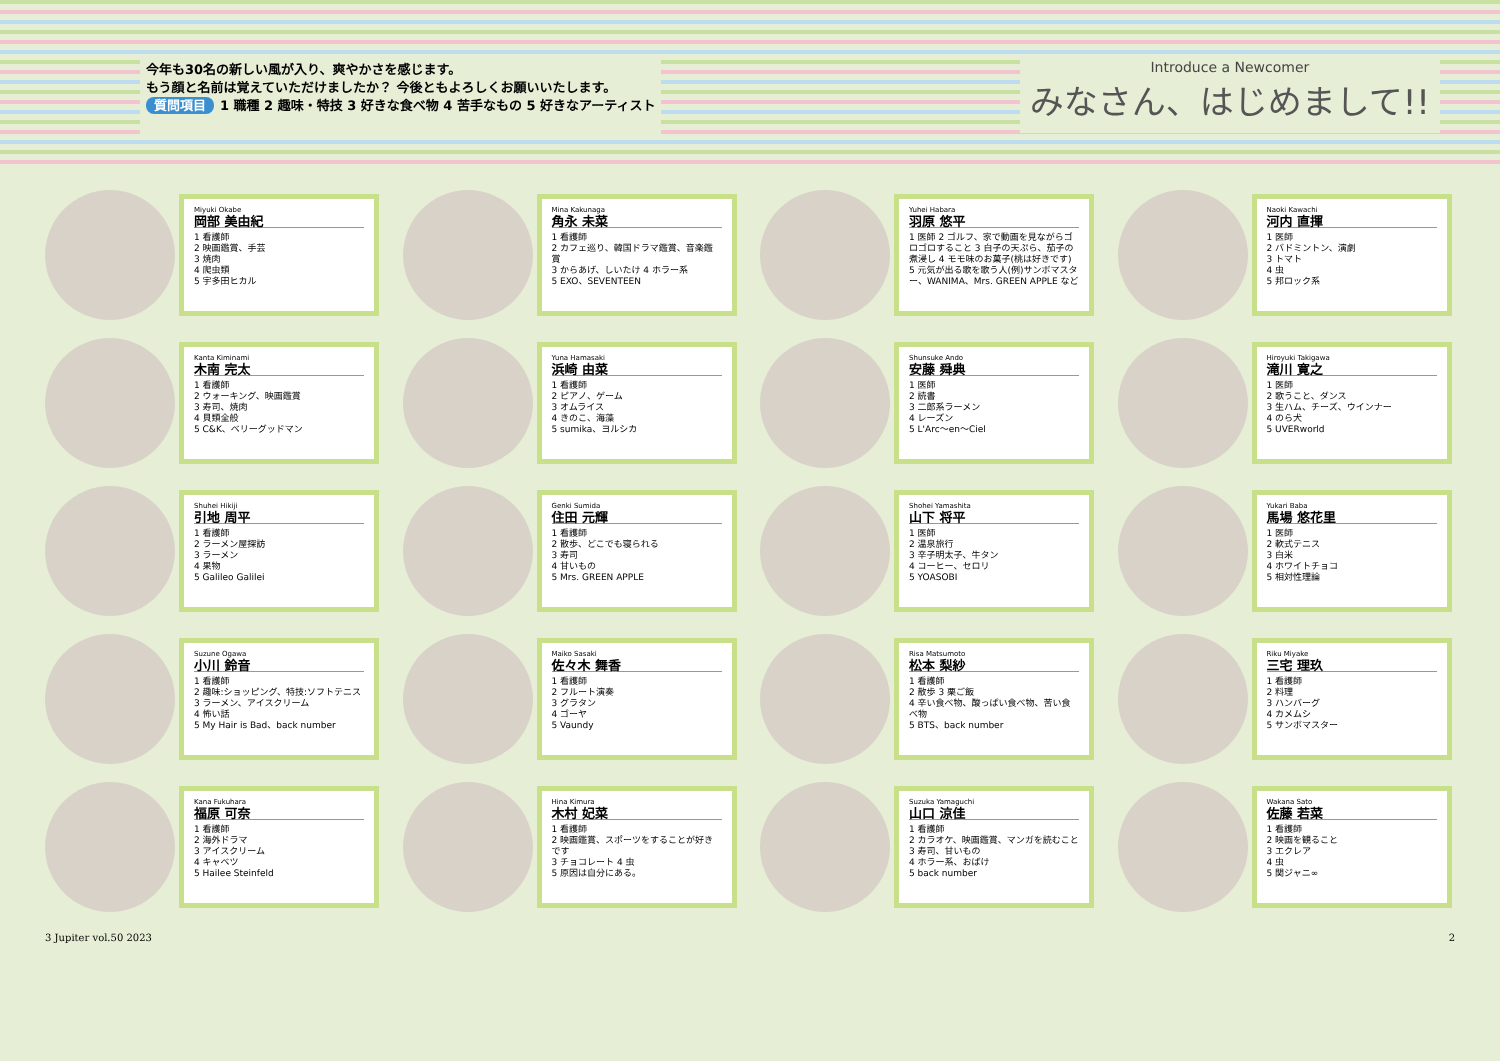今年も30名の新しい風が入り、爽やかさを感じます。
もう顔と名前は覚えていただけましたか？ 今後ともよろしくお願いいたします。
質問項目 1 職種 2 趣味・特技 3 好きな食べ物 4 苦手なもの 5 好きなアーティスト
Introduce a Newcomer
みなさん、はじめまして!!
Miyuki Okabe
岡部 美由紀
1 看護師
2 映画鑑賞、手芸
3 焼肉
4 爬虫類
5 宇多田ヒカル
Mina Kakunaga
角永 未菜
1 看護師
2 カフェ巡り、韓国ドラマ鑑賞、音楽鑑賞
3 からあげ、しいたけ 4 ホラー系
5 EXO、SEVENTEEN
Yuhei Habara
羽原 悠平
1 医師 2 ゴルフ、家で動画を見ながらゴロゴロすること 3 白子の天ぷら、茄子の煮浸し 4 モモ味のお菓子(桃は好きです) 5 元気が出る歌を歌う人(例)サンボマスター、WANIMA、Mrs. GREEN APPLE など
Naoki Kawachi
河内 直揮
1 医師
2 バドミントン、演劇
3 トマト
4 虫
5 邦ロック系
Kanta Kiminami
木南 完太
1 看護師
2 ウォーキング、映画鑑賞
3 寿司、焼肉
4 貝類全般
5 C&K、ベリーグッドマン
Yuna Hamasaki
浜崎 由菜
1 看護師
2 ピアノ、ゲーム
3 オムライス
4 きのこ、海藻
5 sumika、ヨルシカ
Shunsuke Ando
安藤 舜典
1 医師
2 読書
3 二郎系ラーメン
4 レーズン
5 L'Arc〜en〜Ciel
Hiroyuki Takigawa
滝川 寛之
1 医師
2 歌うこと、ダンス
3 生ハム、チーズ、ウインナー
4 のら犬
5 UVERworld
Shuhei Hikiji
引地 周平
1 看護師
2 ラーメン屋探訪
3 ラーメン
4 果物
5 Galileo Galilei
Genki Sumida
住田 元輝
1 看護師
2 散歩、どこでも寝られる
3 寿司
4 甘いもの
5 Mrs. GREEN APPLE
Shohei Yamashita
山下 将平
1 医師
2 温泉旅行
3 辛子明太子、牛タン
4 コーヒー、セロリ
5 YOASOBI
Yukari Baba
馬場 悠花里
1 医師
2 軟式テニス
3 白米
4 ホワイトチョコ
5 相対性理論
Suzune Ogawa
小川 鈴音
1 看護師
2 趣味:ショッピング、特技:ソフトテニス
3 ラーメン、アイスクリーム
4 怖い話
5 My Hair is Bad、back number
Maiko Sasaki
佐々木 舞香
1 看護師
2 フルート演奏
3 グラタン
4 ゴーヤ
5 Vaundy
Risa Matsumoto
松本 梨紗
1 看護師
2 散歩 3 栗ご飯
4 辛い食べ物、酸っぱい食べ物、苦い食べ物
5 BTS、back number
Riku Miyake
三宅 理玖
1 看護師
2 料理
3 ハンバーグ
4 カメムシ
5 サンボマスター
Kana Fukuhara
福原 可奈
1 看護師
2 海外ドラマ
3 アイスクリーム
4 キャベツ
5 Hailee Steinfeld
Hina Kimura
木村 妃菜
1 看護師
2 映画鑑賞、スポーツをすることが好きです
3 チョコレート 4 虫
5 原因は自分にある。
Suzuka Yamaguchi
山口 涼佳
1 看護師
2 カラオケ、映画鑑賞、マンガを読むこと
3 寿司、甘いもの
4 ホラー系、おばけ
5 back number
Wakana Sato
佐藤 若菜
1 看護師
2 映画を観ること
3 エクレア
4 虫
5 関ジャニ∞
3 Jupiter vol.50 2023 2